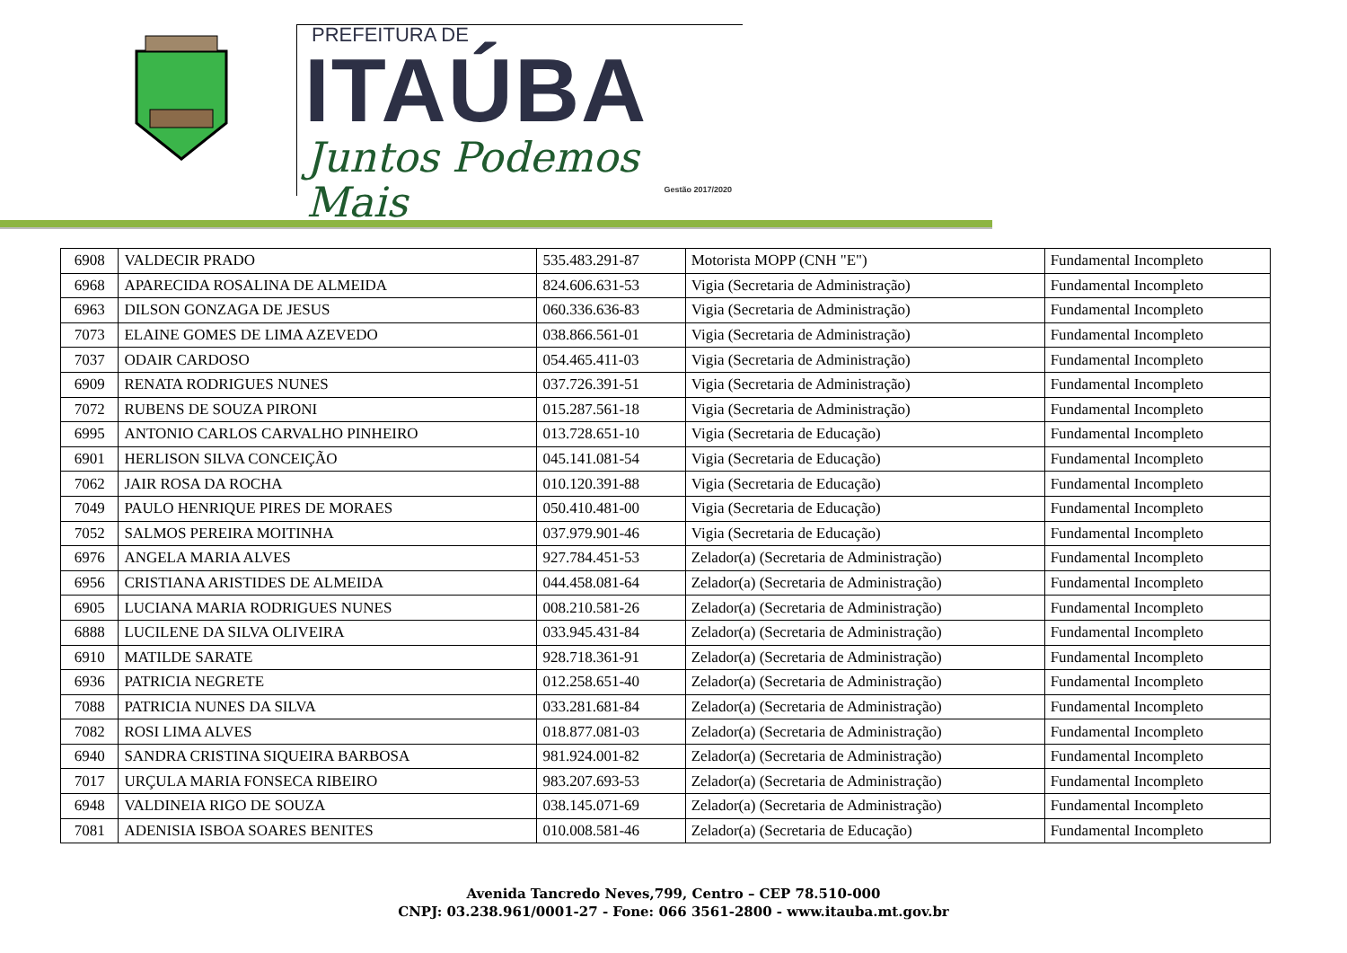PREFEITURA DE
ITAÚBA
Juntos Podemos Mais
Gestão 2017/2020
| 6908 | VALDECIR PRADO | 535.483.291-87 | Motorista MOPP (CNH "E") | Fundamental Incompleto |
| 6968 | APARECIDA ROSALINA DE ALMEIDA | 824.606.631-53 | Vigia (Secretaria de Administração) | Fundamental Incompleto |
| 6963 | DILSON GONZAGA DE JESUS | 060.336.636-83 | Vigia (Secretaria de Administração) | Fundamental Incompleto |
| 7073 | ELAINE GOMES DE LIMA AZEVEDO | 038.866.561-01 | Vigia (Secretaria de Administração) | Fundamental Incompleto |
| 7037 | ODAIR CARDOSO | 054.465.411-03 | Vigia (Secretaria de Administração) | Fundamental Incompleto |
| 6909 | RENATA RODRIGUES NUNES | 037.726.391-51 | Vigia (Secretaria de Administração) | Fundamental Incompleto |
| 7072 | RUBENS DE SOUZA PIRONI | 015.287.561-18 | Vigia (Secretaria de Administração) | Fundamental Incompleto |
| 6995 | ANTONIO CARLOS CARVALHO PINHEIRO | 013.728.651-10 | Vigia (Secretaria de Educação) | Fundamental Incompleto |
| 6901 | HERLISON SILVA CONCEIÇÃO | 045.141.081-54 | Vigia (Secretaria de Educação) | Fundamental Incompleto |
| 7062 | JAIR ROSA DA ROCHA | 010.120.391-88 | Vigia (Secretaria de Educação) | Fundamental Incompleto |
| 7049 | PAULO HENRIQUE PIRES DE MORAES | 050.410.481-00 | Vigia (Secretaria de Educação) | Fundamental Incompleto |
| 7052 | SALMOS PEREIRA MOITINHA | 037.979.901-46 | Vigia (Secretaria de Educação) | Fundamental Incompleto |
| 6976 | ANGELA MARIA ALVES | 927.784.451-53 | Zelador(a) (Secretaria de Administração) | Fundamental Incompleto |
| 6956 | CRISTIANA ARISTIDES DE ALMEIDA | 044.458.081-64 | Zelador(a) (Secretaria de Administração) | Fundamental Incompleto |
| 6905 | LUCIANA MARIA RODRIGUES NUNES | 008.210.581-26 | Zelador(a) (Secretaria de Administração) | Fundamental Incompleto |
| 6888 | LUCILENE DA SILVA OLIVEIRA | 033.945.431-84 | Zelador(a) (Secretaria de Administração) | Fundamental Incompleto |
| 6910 | MATILDE SARATE | 928.718.361-91 | Zelador(a) (Secretaria de Administração) | Fundamental Incompleto |
| 6936 | PATRICIA NEGRETE | 012.258.651-40 | Zelador(a) (Secretaria de Administração) | Fundamental Incompleto |
| 7088 | PATRICIA NUNES DA SILVA | 033.281.681-84 | Zelador(a) (Secretaria de Administração) | Fundamental Incompleto |
| 7082 | ROSI LIMA ALVES | 018.877.081-03 | Zelador(a) (Secretaria de Administração) | Fundamental Incompleto |
| 6940 | SANDRA CRISTINA SIQUEIRA BARBOSA | 981.924.001-82 | Zelador(a) (Secretaria de Administração) | Fundamental Incompleto |
| 7017 | URÇULA MARIA FONSECA RIBEIRO | 983.207.693-53 | Zelador(a) (Secretaria de Administração) | Fundamental Incompleto |
| 6948 | VALDINEIA RIGO DE SOUZA | 038.145.071-69 | Zelador(a) (Secretaria de Administração) | Fundamental Incompleto |
| 7081 | ADENISIA ISBOA SOARES BENITES | 010.008.581-46 | Zelador(a) (Secretaria de Educação) | Fundamental Incompleto |
Avenida Tancredo Neves,799, Centro – CEP 78.510-000
CNPJ: 03.238.961/0001-27 - Fone: 066 3561-2800 - www.itauba.mt.gov.br